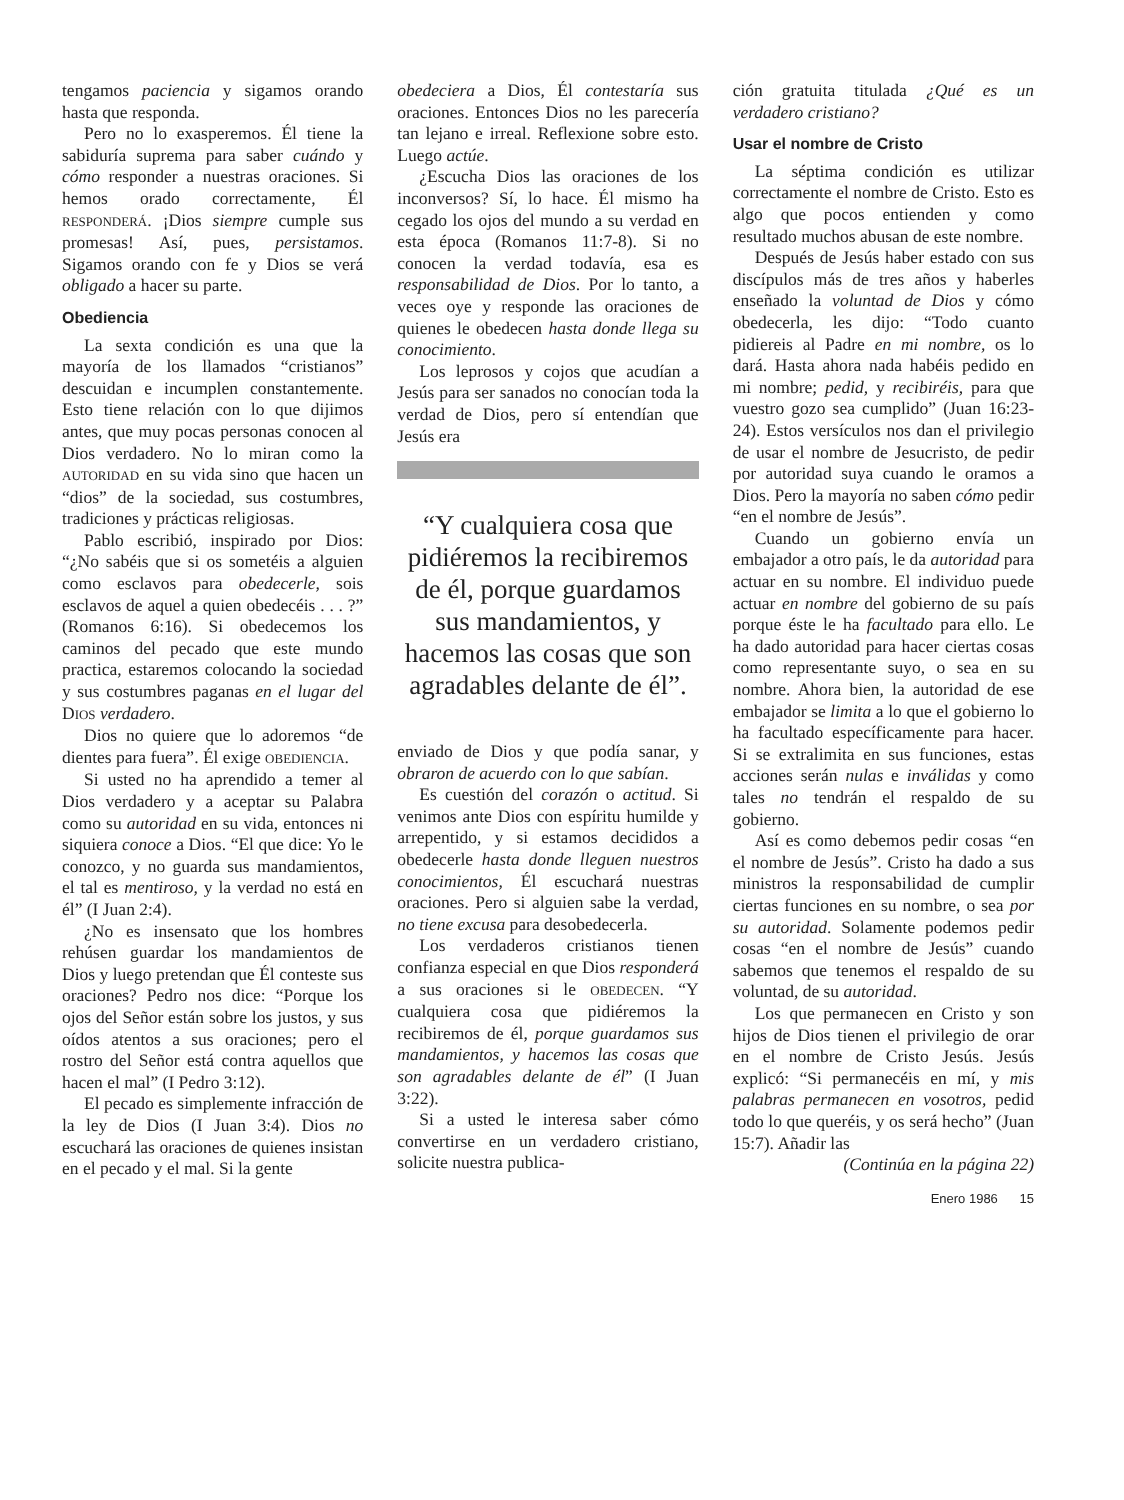tengamos paciencia y sigamos orando hasta que responda.
Pero no lo exasperemos. Él tiene la sabiduría suprema para saber cuándo y cómo responder a nuestras oraciones. Si hemos orado correctamente, Él RESPONDERÁ. ¡Dios siempre cumple sus promesas! Así, pues, persistamos. Sigamos orando con fe y Dios se verá obligado a hacer su parte.
Obediencia
La sexta condición es una que la mayoría de los llamados “cristianos” descuidan e incumplen constantemente. Esto tiene relación con lo que dijimos antes, que muy pocas personas conocen al Dios verdadero. No lo miran como la AUTORIDAD en su vida sino que hacen un “dios” de la sociedad, sus costumbres, tradiciones y prácticas religiosas.
Pablo escribió, inspirado por Dios: “¿No sabéis que si os sometéis a alguien como esclavos para obedecerle, sois esclavos de aquel a quien obedecéis . . . ?” (Romanos 6:16). Si obedecemos los caminos del pecado que este mundo practica, estaremos colocando la sociedad y sus costumbres paganas en el lugar del DIOS verdadero.
Dios no quiere que lo adoremos “de dientes para fuera”. Él exige OBEDIENCIA.
Si usted no ha aprendido a temer al Dios verdadero y a aceptar su Palabra como su autoridad en su vida, entonces ni siquiera conoce a Dios. “El que dice: Yo le conozco, y no guarda sus mandamientos, el tal es mentiroso, y la verdad no está en él” (I Juan 2:4).
¿No es insensato que los hombres rehúsen guardar los mandamientos de Dios y luego pretendan que Él conteste sus oraciones? Pedro nos dice: “Porque los ojos del Señor están sobre los justos, y sus oídos atentos a sus oraciones; pero el rostro del Señor está contra aquellos que hacen el mal” (I Pedro 3:12).
El pecado es simplemente infracción de la ley de Dios (I Juan 3:4). Dios no escuchará las oraciones de quienes insistan en el pecado y el mal. Si la gente
obedeciera a Dios, Él contestaría sus oraciones. Entonces Dios no les parecería tan lejano e irreal. Reflexione sobre esto. Luego actúe.
¿Escucha Dios las oraciones de los inconversos? Sí, lo hace. Él mismo ha cegado los ojos del mundo a su verdad en esta época (Romanos 11:7-8). Si no conocen la verdad todavía, esa es responsabilidad de Dios. Por lo tanto, a veces oye y responde las oraciones de quienes le obedecen hasta donde llega su conocimiento.
Los leprosos y cojos que acudían a Jesús para ser sanados no conocían toda la verdad de Dios, pero sí entendían que Jesús era
“Y cualquiera cosa que pidiéremos la recibiremos de él, porque guardamos sus mandamientos, y hacemos las cosas que son agradables delante de él”.
enviado de Dios y que podía sanar, y obraron de acuerdo con lo que sabían.
Es cuestión del corazón o actitud. Si venimos ante Dios con espíritu humilde y arrepentido, y si estamos decididos a obedecerle hasta donde lleguen nuestros conocimientos, Él escuchará nuestras oraciones. Pero si alguien sabe la verdad, no tiene excusa para desobedecerla.
Los verdaderos cristianos tienen confianza especial en que Dios responderá a sus oraciones si le OBEDECEN. “Y cualquiera cosa que pidiéremos la recibiremos de él, porque guardamos sus mandamientos, y hacemos las cosas que son agradables delante de él” (I Juan 3:22).
Si a usted le interesa saber cómo convertirse en un verdadero cristiano, solicite nuestra publica-
ción gratuita titulada ¿Qué es un verdadero cristiano?
Usar el nombre de Cristo
La séptima condición es utilizar correctamente el nombre de Cristo. Esto es algo que pocos entienden y como resultado muchos abusan de este nombre.
Después de Jesús haber estado con sus discípulos más de tres años y haberles enseñado la voluntad de Dios y cómo obedecerla, les dijo: “Todo cuanto pidiereis al Padre en mi nombre, os lo dará. Hasta ahora nada habéis pedido en mi nombre; pedid, y recibiréis, para que vuestro gozo sea cumplido” (Juan 16:23-24). Estos versículos nos dan el privilegio de usar el nombre de Jesucristo, de pedir por autoridad suya cuando le oramos a Dios. Pero la mayoría no saben cómo pedir “en el nombre de Jesús”.
Cuando un gobierno envía un embajador a otro país, le da autoridad para actuar en su nombre. El individuo puede actuar en nombre del gobierno de su país porque éste le ha facultado para ello. Le ha dado autoridad para hacer ciertas cosas como representante suyo, o sea en su nombre. Ahora bien, la autoridad de ese embajador se limita a lo que el gobierno lo ha facultado específicamente para hacer. Si se extralimita en sus funciones, estas acciones serán nulas e inválidas y como tales no tendrán el respaldo de su gobierno.
Así es como debemos pedir cosas “en el nombre de Jesús”. Cristo ha dado a sus ministros la responsabilidad de cumplir ciertas funciones en su nombre, o sea por su autoridad. Solamente podemos pedir cosas “en el nombre de Jesús” cuando sabemos que tenemos el respaldo de su voluntad, de su autoridad.
Los que permanecen en Cristo y son hijos de Dios tienen el privilegio de orar en el nombre de Cristo Jesús. Jesús explicó: “Si permanecéis en mí, y mis palabras permanecen en vosotros, pedid todo lo que queréis, y os será hecho” (Juan 15:7). Añadir las
(Continúa en la página 22)
Enero 1986 15